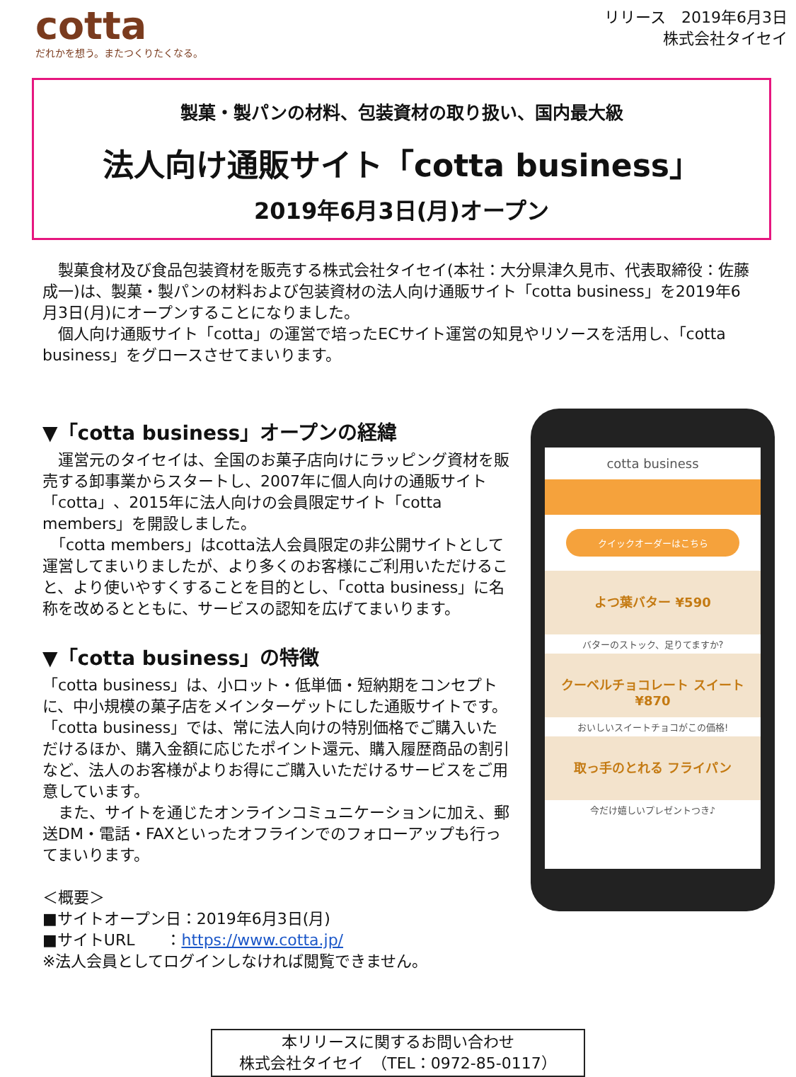cotta
だれかを想う。またつくりたくなる。
リリース　2019年6月3日
株式会社タイセイ
製菓・製パンの材料、包装資材の取り扱い、国内最大級
法人向け通販サイト「cotta business」
2019年6月3日(月)オープン
　製菓食材及び食品包装資材を販売する株式会社タイセイ(本社：大分県津久見市、代表取締役：佐藤成一)は、製菓・製パンの材料および包装資材の法人向け通販サイト「cotta business」を2019年6月3日(月)にオープンすることになりました。
　個人向け通販サイト「cotta」の運営で培ったECサイト運営の知見やリソースを活用し、「cotta business」をグロースさせてまいります。
▼「cotta business」オープンの経緯
　運営元のタイセイは、全国のお菓子店向けにラッピング資材を販売する卸事業からスタートし、2007年に個人向けの通販サイト「cotta」、2015年に法人向けの会員限定サイト「cotta members」を開設しました。
　「cotta members」はcotta法人会員限定の非公開サイトとして運営してまいりましたが、より多くのお客様にご利用いただけること、より使いやすくすることを目的とし、「cotta business」に名称を改めるとともに、サービスの認知を広げてまいります。
▼「cotta business」の特徴
「cotta business」は、小ロット・低単価・短納期をコンセプトに、中小規模の菓子店をメインターゲットにした通販サイトです。
「cotta business」では、常に法人向けの特別価格でご購入いただけるほか、購入金額に応じたポイント還元、購入履歴商品の割引など、法人のお客様がよりお得にご購入いただけるサービスをご用意しています。
　また、サイトを通じたオンラインコミュニケーションに加え、郵送DM・電話・FAXといったオフラインでのフォローアップも行ってまいります。
＜概要＞
■サイトオープン日：2019年6月3日(月)
■サイトURL　　：https://www.cotta.jp/
※法人会員としてログインしなければ閲覧できません。
cotta business
クイックオーダーはこちら
よつ葉バター ¥590
バターのストック、足りてますか?
クーベルチョコレート スイート ¥870
おいしいスイートチョコがこの価格!
取っ手のとれる フライパン
今だけ嬉しいプレゼントつき♪
本リリースに関するお問い合わせ
株式会社タイセイ　（TEL：0972-85-0117）